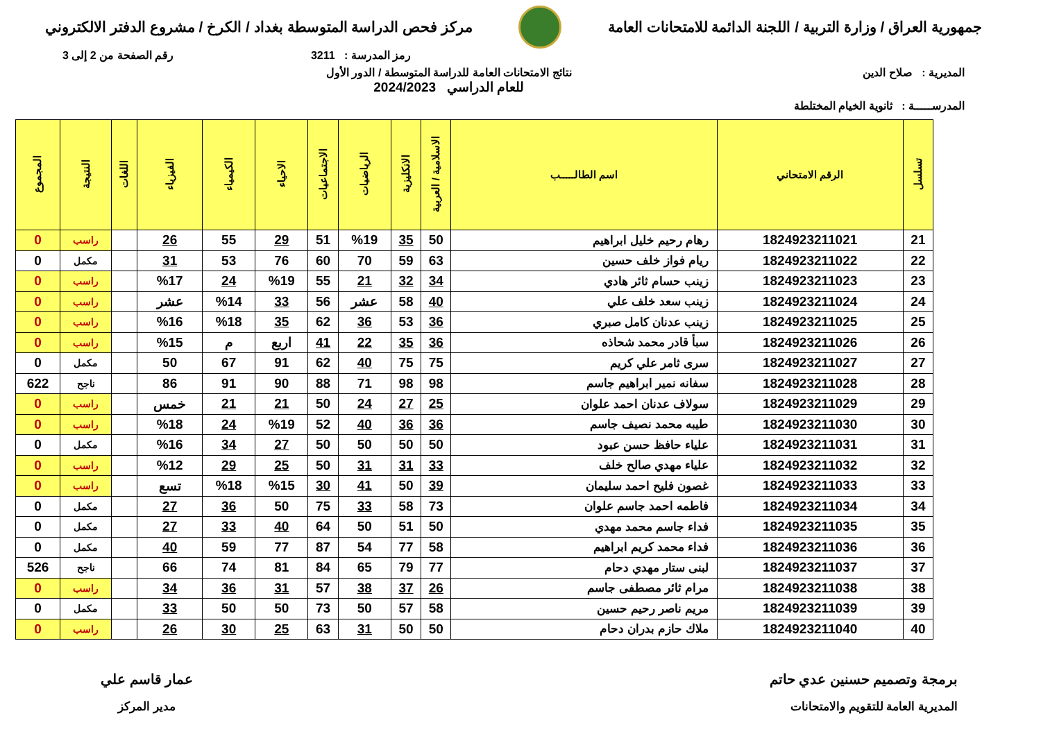جمهورية العراق / وزارة التربية / اللجنة الدائمة للامتحانات العامة
مركز فحص الدراسة المتوسطة بغداد / الكرخ / مشروع الدفتر الالكتروني
رمز المدرسة : 3211 رقم الصفحة من 2 إلى 3
المديرية : صلاح الدين نتائج الامتحانات العامة للدراسة المتوسطة / الدور الأول
للعام الدراسي 2024/2023
المدرســـــة : ثانوية الخيام المختلطة
| تسلسل | الرقم الامتحاني | اسم الطالـــــب | الاسلامية / العربية | الانكليزية | الرياضيات | الاجتماعيات | الاحياء | الكيمياء | الفيزياء | اللغات | النتيجة | المجموع |
| --- | --- | --- | --- | --- | --- | --- | --- | --- | --- | --- | --- | --- |
| 21 | 1824923211021 | رهام رحيم خليل ابراهيم | 50 | 35 | %19 | 51 | 29 | 55 | 26 | | راسب | 0 |
| 22 | 1824923211022 | ريام فواز خلف حسين | 63 | 59 | 70 | 60 | 76 | 53 | 31 | | مكمل | 0 |
| 23 | 1824923211023 | زينب حسام ثائر هادي | 34 | 32 | 21 | 55 | %19 | 24 | %17 | | راسب | 0 |
| 24 | 1824923211024 | زينب سعد خلف علي | 40 | 58 | عشر | 56 | 33 | %14 | عشر | | راسب | 0 |
| 25 | 1824923211025 | زينب عدنان كامل صبري | 36 | 53 | 36 | 62 | 35 | %18 | %16 | | راسب | 0 |
| 26 | 1824923211026 | سبأ قادر محمد شحاذه | 36 | 35 | 22 | 41 | اربع | م | %15 | | راسب | 0 |
| 27 | 1824923211027 | سرى ثامر علي كريم | 75 | 75 | 40 | 62 | 91 | 67 | 50 | | مكمل | 0 |
| 28 | 1824923211028 | سفانه نمير ابراهيم جاسم | 98 | 98 | 71 | 88 | 90 | 91 | 86 | | ناجح | 622 |
| 29 | 1824923211029 | سولاف عدنان احمد علوان | 25 | 27 | 24 | 50 | 21 | 21 | خمس | | راسب | 0 |
| 30 | 1824923211030 | طيبه محمد نصيف جاسم | 36 | 36 | 40 | 52 | %19 | 24 | %18 | | راسب | 0 |
| 31 | 1824923211031 | علياء حافظ حسن عبود | 50 | 50 | 50 | 50 | 27 | 34 | %16 | | مكمل | 0 |
| 32 | 1824923211032 | علياء مهدي صالح خلف | 33 | 31 | 31 | 50 | 25 | 29 | %12 | | راسب | 0 |
| 33 | 1824923211033 | غصون فليح احمد سليمان | 39 | 50 | 41 | 30 | %15 | %18 | تسع | | راسب | 0 |
| 34 | 1824923211034 | فاطمه احمد جاسم علوان | 73 | 58 | 33 | 75 | 50 | 36 | 27 | | مكمل | 0 |
| 35 | 1824923211035 | فداء جاسم محمد مهدي | 50 | 51 | 50 | 64 | 40 | 33 | 27 | | مكمل | 0 |
| 36 | 1824923211036 | فداء محمد كريم ابراهيم | 58 | 77 | 54 | 87 | 77 | 59 | 40 | | مكمل | 0 |
| 37 | 1824923211037 | لبنى ستار مهدي دحام | 77 | 79 | 65 | 84 | 81 | 74 | 66 | | ناجح | 526 |
| 38 | 1824923211038 | مرام ثائر مصطفى جاسم | 26 | 37 | 38 | 57 | 31 | 36 | 34 | | راسب | 0 |
| 39 | 1824923211039 | مريم ناصر رحيم حسين | 58 | 57 | 50 | 73 | 50 | 50 | 33 | | مكمل | 0 |
| 40 | 1824923211040 | ملاك حازم بدران دحام | 50 | 50 | 31 | 63 | 25 | 30 | 26 | | راسب | 0 |
برمجة وتصميم حسنين عدي حاتم
المديرية العامة للتقويم والامتحانات
عمار قاسم علي
مدير المركز